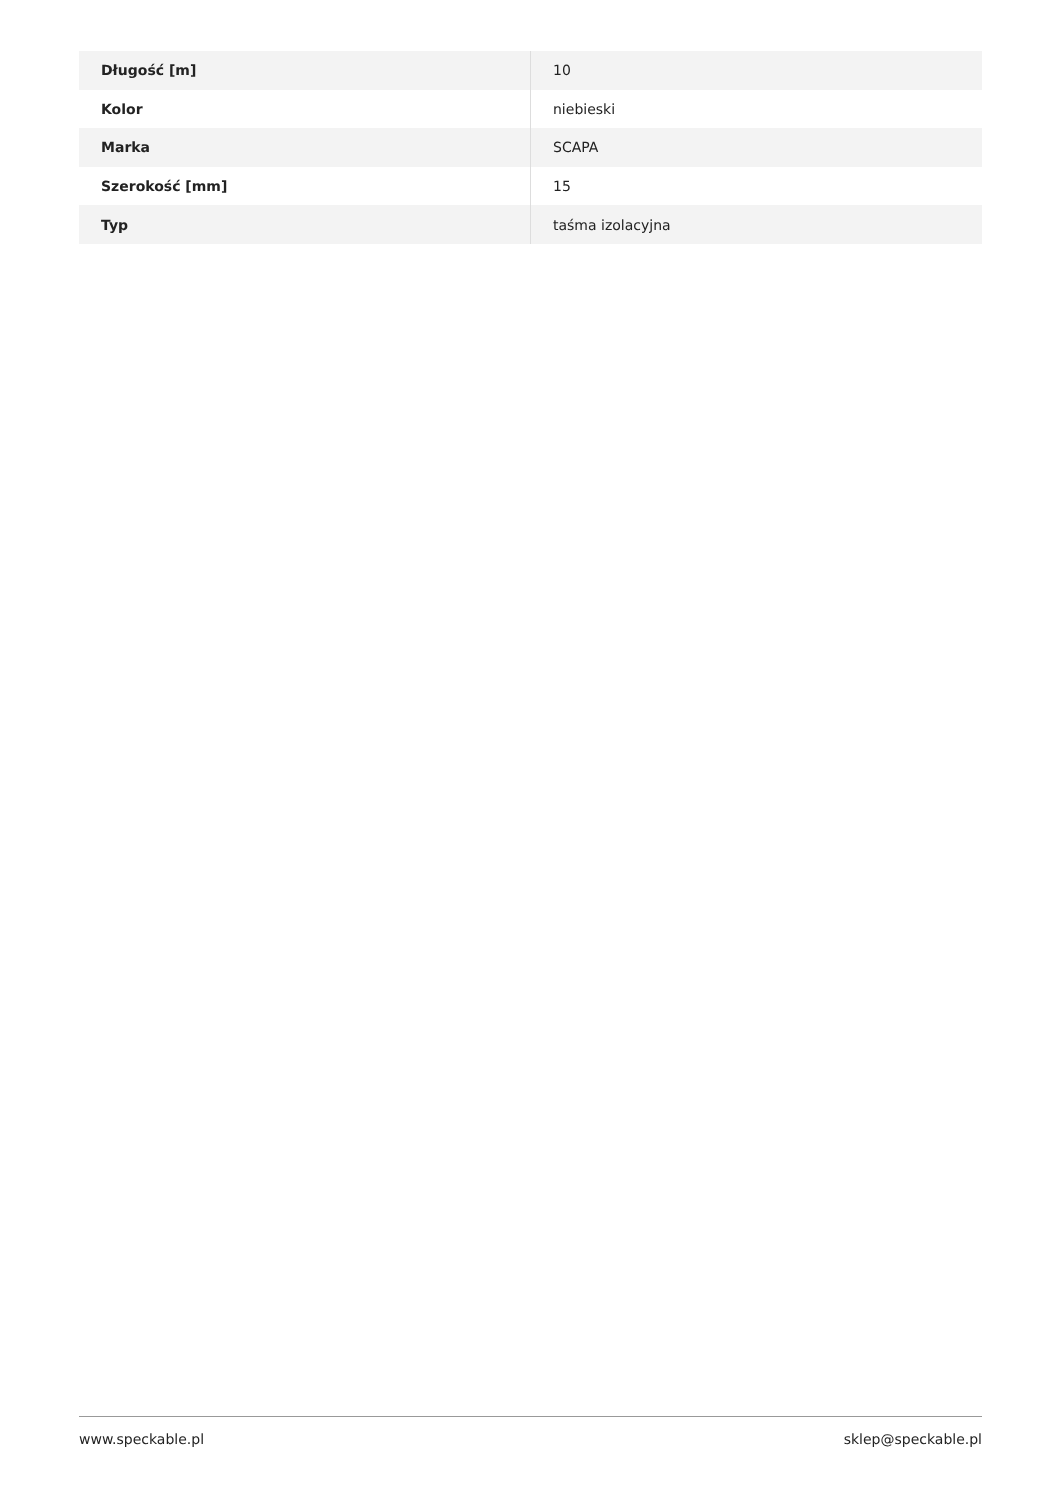| Długość [m] | 10 |
| Kolor | niebieski |
| Marka | SCAPA |
| Szerokość [mm] | 15 |
| Typ | taśma izolacyjna |
www.speckable.pl sklep@speckable.pl